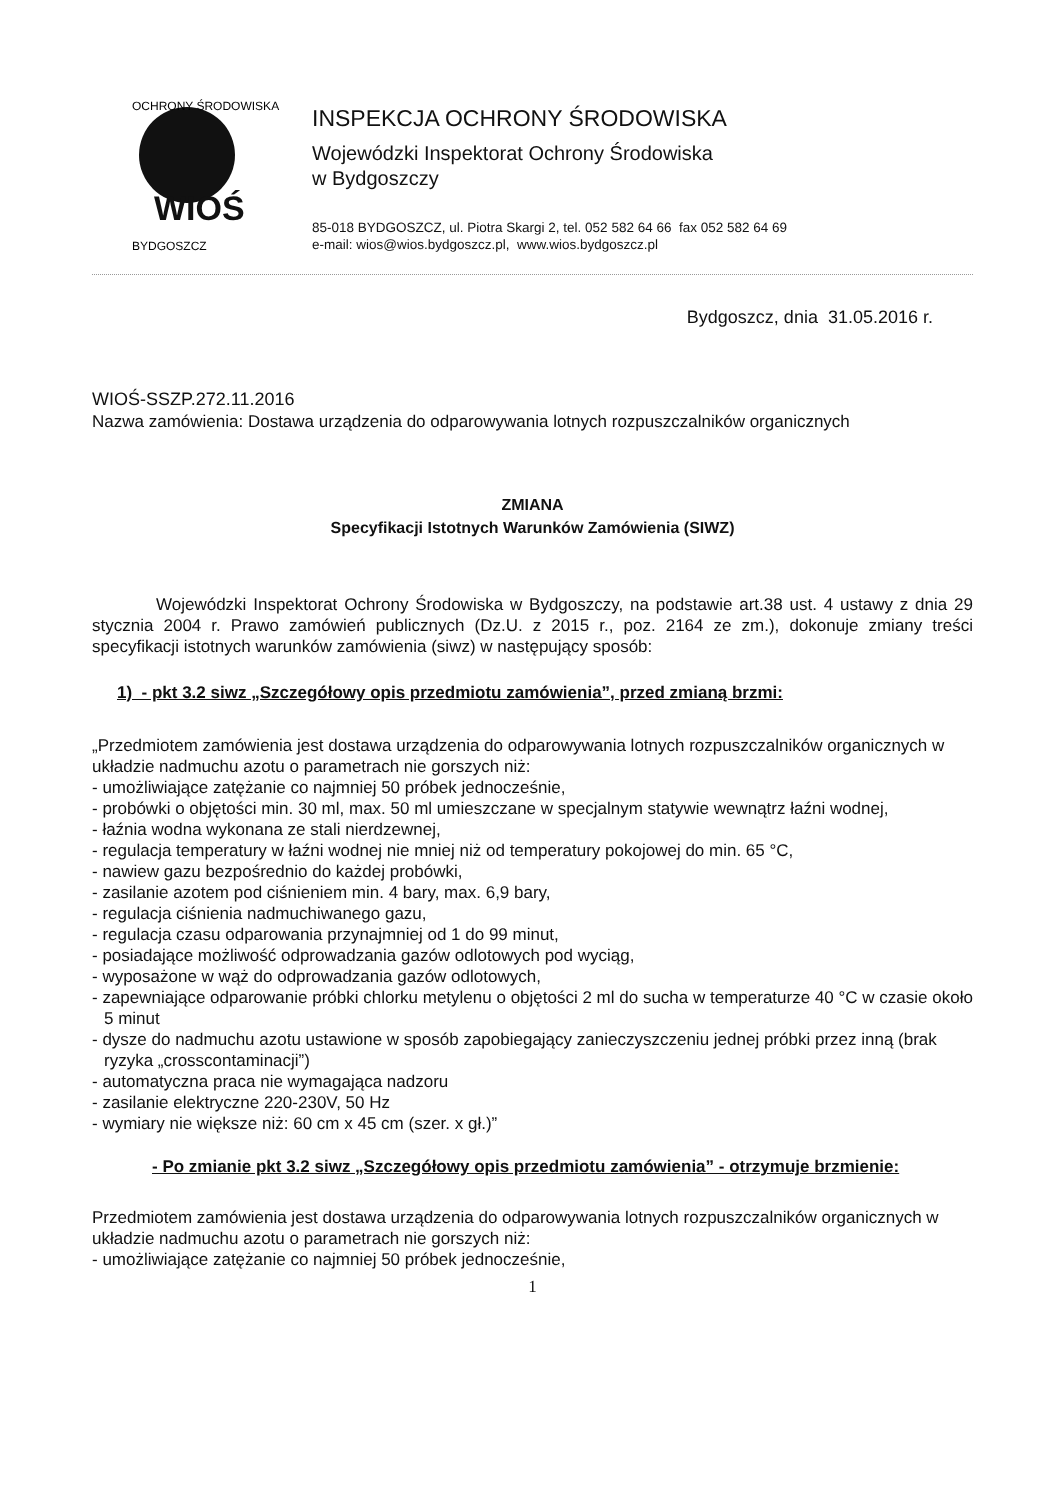WIOŚ
OCHRONY ŚRODOWISKA
BYDGOSZCZ
INSPEKCJA OCHRONY ŚRODOWISKA
Wojewódzki Inspektorat Ochrony Środowiska
w Bydgoszczy
85-018 BYDGOSZCZ, ul. Piotra Skargi 2, tel. 052 582 64 66 fax 052 582 64 69
e-mail: wios@wios.bydgoszcz.pl, www.wios.bydgoszcz.pl
Bydgoszcz, dnia 31.05.2016 r.
WIOŚ-SSZP.272.11.2016
Nazwa zamówienia: Dostawa urządzenia do odparowywania lotnych rozpuszczalników organicznych
ZMIANA
Specyfikacji Istotnych Warunków Zamówienia (SIWZ)
Wojewódzki Inspektorat Ochrony Środowiska w Bydgoszczy, na podstawie art.38 ust. 4 ustawy z dnia 29 stycznia 2004 r. Prawo zamówień publicznych (Dz.U. z 2015 r., poz. 2164 ze zm.), dokonuje zmiany treści specyfikacji istotnych warunków zamówienia (siwz) w następujący sposób:
1) - pkt 3.2 siwz „Szczegółowy opis przedmiotu zamówienia”, przed zmianą brzmi:
„Przedmiotem zamówienia jest dostawa urządzenia do odparowywania lotnych rozpuszczalników organicznych w układzie nadmuchu azotu o parametrach nie gorszych niż:
- umożliwiające zatężanie co najmniej 50 próbek jednocześnie,
- probówki o objętości min. 30 ml, max. 50 ml umieszczane w specjalnym statywie wewnątrz łaźni wodnej,
- łaźnia wodna wykonana ze stali nierdzewnej,
- regulacja temperatury w łaźni wodnej nie mniej niż od temperatury pokojowej do min. 65 °C,
- nawiew gazu bezpośrednio do każdej probówki,
- zasilanie azotem pod ciśnieniem min. 4 bary, max. 6,9 bary,
- regulacja ciśnienia nadmuchiwanego gazu,
- regulacja czasu odparowania przynajmniej od 1 do 99 minut,
- posiadające możliwość odprowadzania gazów odlotowych pod wyciąg,
- wyposażone w wąż do odprowadzania gazów odlotowych,
- zapewniające odparowanie próbki chlorku metylenu o objętości 2 ml do sucha w temperaturze 40 °C w czasie około 5 minut
- dysze do nadmuchu azotu ustawione w sposób zapobiegający zanieczyszczeniu jednej próbki przez inną (brak ryzyka „crosscontaminacji”)
- automatyczna praca nie wymagająca nadzoru
- zasilanie elektryczne 220-230V, 50 Hz
- wymiary nie większe niż: 60 cm x 45 cm (szer. x gł.)”
- Po zmianie pkt 3.2 siwz „Szczegółowy opis przedmiotu zamówienia” - otrzymuje brzmienie:
Przedmiotem zamówienia jest dostawa urządzenia do odparowywania lotnych rozpuszczalników organicznych w układzie nadmuchu azotu o parametrach nie gorszych niż:
- umożliwiające zatężanie co najmniej 50 próbek jednocześnie,
1